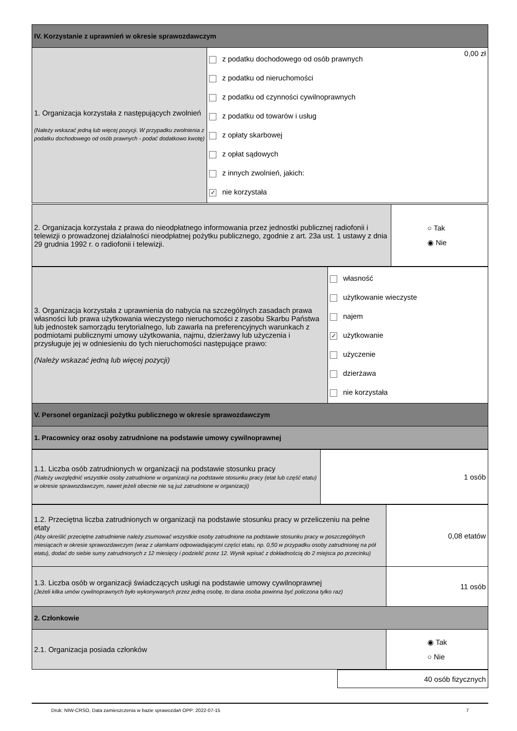| IV. Korzystanie z uprawnień w okresie sprawozdawczym | | |
| 1. Organizacja korzystała z następujących zwolnień (Należy wskazać jedną lub więcej pozycji. W przypadku zwolnienia z podatku dochodowego od osób prawnych - podać dodatkowo kwotę) | z podatku dochodowego od osób prawnych z podatku od nieruchomości z podatku od czynności cywilnoprawnych z podatku od towarów i usług z opłaty skarbowej z opłat sądowych z innych zwolnień, jakich: ✓ nie korzystała | 0,00 zł |
| 2. Organizacja korzystała z prawa do nieodpłatnego informowania przez jednostki publicznej radiofonii i telewizji o prowadzonej działalności nieodpłatnej pożytku publicznego, zgodnie z art. 23a ust. 1 ustawy z dnia 29 grudnia 1992 r. o radiofonii i telewizji. | ○ Tak ◉ Nie |
| 3. Organizacja korzystała z uprawnienia do nabycia na szczególnych zasadach prawa własności lub prawa użytkowania wieczystego nieruchomości z zasobu Skarbu Państwa lub jednostek samorządu terytorialnego, lub zawarła na preferencyjnych warunkach z podmiotami publicznymi umowy użytkowania, najmu, dzierżawy lub użyczenia i przysługuje jej w odniesieniu do tych nieruchomości następujące prawo: (Należy wskazać jedną lub więcej pozycji) | własność użytkowanie wieczyste najem ✓ użytkowanie użyczenie dzierżawa nie korzystała |
| V. Personel organizacji pożytku publicznego w okresie sprawozdawczym | |
| 1. Pracownicy oraz osoby zatrudnione na podstawie umowy cywilnoprawnej | |
| 1.1. Liczba osób zatrudnionych w organizacji na podstawie stosunku pracy (Należy uwzględnić wszystkie osoby zatrudnione w organizacji na podstawie stosunku pracy (etat lub część etatu) w okresie sprawozdawczym, nawet jeżeli obecnie nie są już zatrudnione w organizacji) | 1 osób |
| 1.2. Przeciętna liczba zatrudnionych w organizacji na podstawie stosunku pracy w przeliczeniu na pełne etaty (Aby określić przeciętne zatrudnienie należy zsumować wszystkie osoby zatrudnione na podstawie stosunku pracy w poszczególnych miesiącach w okresie sprawozdawczym (wraz z ułamkami odpowiadającymi części etatu, np. 0,50 w przypadku osoby zatrudnionej na pół etatu), dodać do siebie sumy zatrudnionych z 12 miesięcy i podzielić przez 12. Wynik wpisać z dokładnością do 2 miejsca po przecinku) | 0,08 etatów |
| 1.3. Liczba osób w organizacji świadczących usługi na podstawie umowy cywilnoprawnej (Jeżeli kilka umów cywilnoprawnych było wykonywanych przez jedną osobę, to dana osoba powinna być policzona tylko raz) | 11 osób |
| 2. Członkowie | |
| 2.1. Organizacja posiada członków | ◉ Tak ○ Nie |
| | 40 osób fizycznych |
Druk: NIW-CRSO, Data zamieszczenia w bazie sprawozdań OPP: 2022-07-15 7